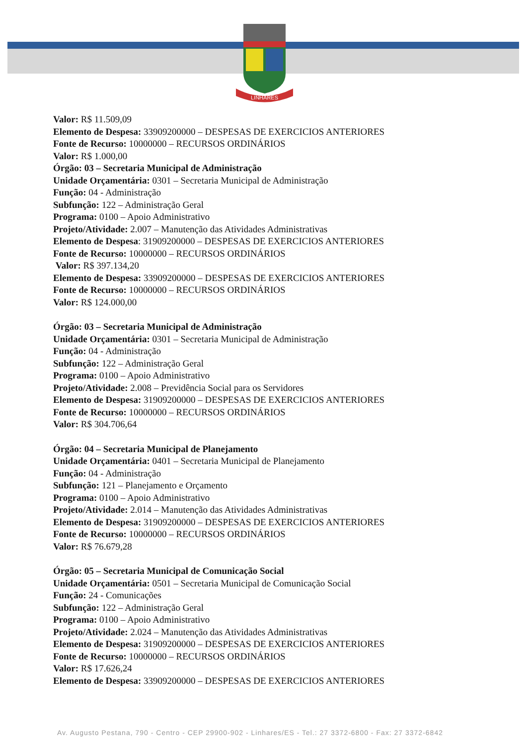LINHARES
Valor: R$ 11.509,09
Elemento de Despesa: 33909200000 – DESPESAS DE EXERCICIOS ANTERIORES
Fonte de Recurso: 10000000 – RECURSOS ORDINÁRIOS
Valor: R$ 1.000,00
Órgão: 03 – Secretaria Municipal de Administração
Unidade Orçamentária: 0301 – Secretaria Municipal de Administração
Função: 04 - Administração
Subfunção: 122 – Administração Geral
Programa: 0100 – Apoio Administrativo
Projeto/Atividade: 2.007 – Manutenção das Atividades Administrativas
Elemento de Despesa: 31909200000 – DESPESAS DE EXERCICIOS ANTERIORES
Fonte de Recurso: 10000000 – RECURSOS ORDINÁRIOS
Valor: R$ 397.134,20
Elemento de Despesa: 33909200000 – DESPESAS DE EXERCICIOS ANTERIORES
Fonte de Recurso: 10000000 – RECURSOS ORDINÁRIOS
Valor: R$ 124.000,00
Órgão: 03 – Secretaria Municipal de Administração
Unidade Orçamentária: 0301 – Secretaria Municipal de Administração
Função: 04 - Administração
Subfunção: 122 – Administração Geral
Programa: 0100 – Apoio Administrativo
Projeto/Atividade: 2.008 – Previdência Social para os Servidores
Elemento de Despesa: 31909200000 – DESPESAS DE EXERCICIOS ANTERIORES
Fonte de Recurso: 10000000 – RECURSOS ORDINÁRIOS
Valor: R$ 304.706,64
Órgão: 04 – Secretaria Municipal de Planejamento
Unidade Orçamentária: 0401 – Secretaria Municipal de Planejamento
Função: 04 - Administração
Subfunção: 121 – Planejamento e Orçamento
Programa: 0100 – Apoio Administrativo
Projeto/Atividade: 2.014 – Manutenção das Atividades Administrativas
Elemento de Despesa: 31909200000 – DESPESAS DE EXERCICIOS ANTERIORES
Fonte de Recurso: 10000000 – RECURSOS ORDINÁRIOS
Valor: R$ 76.679,28
Órgão: 05 – Secretaria Municipal de Comunicação Social
Unidade Orçamentária: 0501 – Secretaria Municipal de Comunicação Social
Função: 24 - Comunicações
Subfunção: 122 – Administração Geral
Programa: 0100 – Apoio Administrativo
Projeto/Atividade: 2.024 – Manutenção das Atividades Administrativas
Elemento de Despesa: 31909200000 – DESPESAS DE EXERCICIOS ANTERIORES
Fonte de Recurso: 10000000 – RECURSOS ORDINÁRIOS
Valor: R$ 17.626,24
Elemento de Despesa: 33909200000 – DESPESAS DE EXERCICIOS ANTERIORES
Av. Augusto Pestana, 790 - Centro - CEP 29900-902 - Linhares/ES - Tel.: 27 3372-6800 - Fax: 27 3372-6842